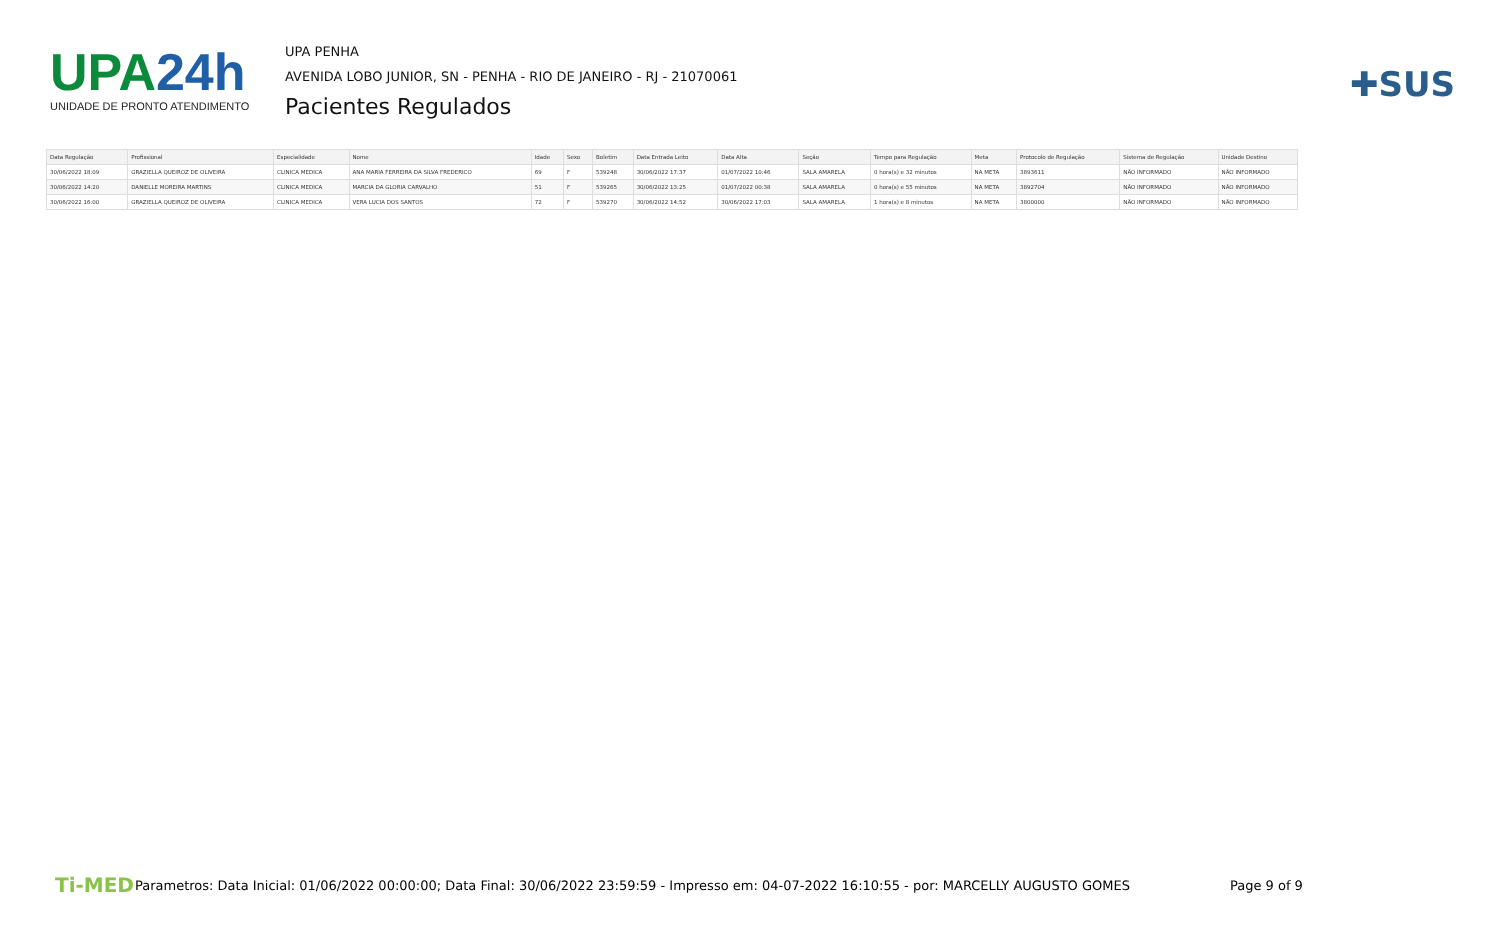UPA24h
UNIDADE DE PRONTO ATENDIMENTO
UPA PENHA
AVENIDA LOBO JUNIOR, SN - PENHA - RIO DE JANEIRO - RJ - 21070061
Pacientes Regulados
✚SUS
| Data Regulação | Profissional | Especialidade | Nome | Idade | Sexo | Boletim | Data Entrada Leito | Data Alta | Seção | Tempo para Regulação | Meta | Protocolo de Regulação | Sistema de Regulação | Unidade Destino |
| --- | --- | --- | --- | --- | --- | --- | --- | --- | --- | --- | --- | --- | --- | --- |
| 30/06/2022 18:09 | GRAZIELLA QUEIROZ DE OLIVEIRA | CLINICA MEDICA | ANA MARIA FERREIRA DA SILVA FREDERICO | 69 | F | 539248 | 30/06/2022 17:37 | 01/07/2022 10:46 | SALA AMARELA | 0 hora(s) e 32 minutos | NA META | 3893611 | NÃO INFORMADO | NÃO INFORMADO |
| 30/06/2022 14:20 | DANIELLE MOREIRA MARTINS | CLINICA MEDICA | MARCIA DA GLORIA CARVALHO | 51 | F | 539265 | 30/06/2022 13:25 | 01/07/2022 00:38 | SALA AMARELA | 0 hora(s) e 55 minutos | NA META | 3892704 | NÃO INFORMADO | NÃO INFORMADO |
| 30/06/2022 16:00 | GRAZIELLA QUEIROZ DE OLIVEIRA | CLINICA MEDICA | VERA LUCIA DOS SANTOS | 72 | F | 539270 | 30/06/2022 14:52 | 30/06/2022 17:03 | SALA AMARELA | 1 hora(s) e 8 minutos | NA META | 3800000 | NÃO INFORMADO | NÃO INFORMADO |
Ti-MED
Parametros: Data Inicial: 01/06/2022 00:00:00; Data Final: 30/06/2022 23:59:59 - Impresso em: 04-07-2022 16:10:55 - por: MARCELLY AUGUSTO GOMES
Page 9 of 9